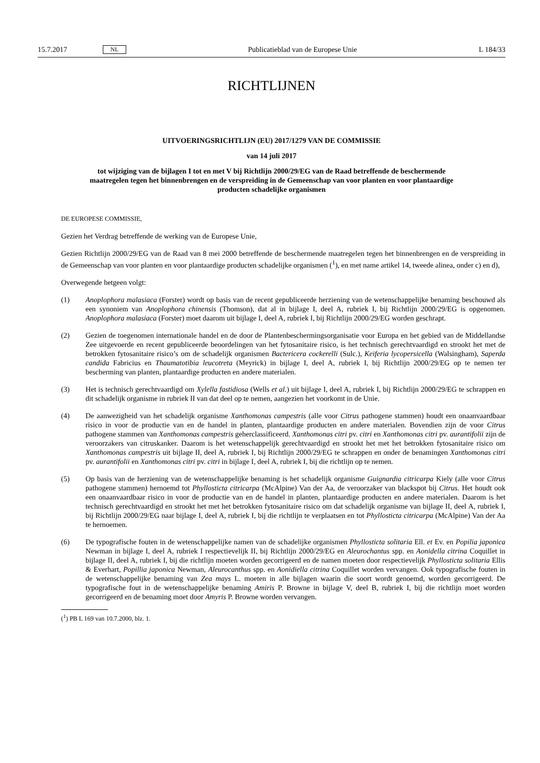15.7.2017 NL Publicatieblad van de Europese Unie L 184/33
RICHTLIJNEN
UITVOERINGSRICHTLIJN (EU) 2017/1279 VAN DE COMMISSIE
van 14 juli 2017
tot wijziging van de bijlagen I tot en met V bij Richtlijn 2000/29/EG van de Raad betreffende de beschermende maatregelen tegen het binnenbrengen en de verspreiding in de Gemeenschap van voor planten en voor plantaardige producten schadelijke organismen
DE EUROPESE COMMISSIE,
Gezien het Verdrag betreffende de werking van de Europese Unie,
Gezien Richtlijn 2000/29/EG van de Raad van 8 mei 2000 betreffende de beschermende maatregelen tegen het binnen­brengen en de verspreiding in de Gemeenschap van voor planten en voor plantaardige producten schadelijke organismen (<sup>1</sup>), en met name artikel 14, tweede alinea, onder c) en d),
Overwegende hetgeen volgt:
(1) Anoplophora malasiaca (Forster) wordt op basis van de recent gepubliceerde herziening van de wetenschappelijke benaming beschouwd als een synoniem van Anoplophora chinensis (Thomson), dat al in bijlage I, deel A, rubriek I, bij Richtlijn 2000/29/EG is opgenomen. Anoplophora malasiaca (Forster) moet daarom uit bijlage I, deel A, rubriek I, bij Richtlijn 2000/29/EG worden geschrapt.
(2) Gezien de toegenomen internationale handel en de door de Plantenbeschermingsorganisatie voor Europa en het gebied van de Middellandse Zee uitgevoerde en recent gepubliceerde beoordelingen van het fytosanitaire risico, is het technisch gerechtvaardigd en strookt het met de betrokken fytosanitaire risico’s om de schadelijk organismen Bactericera cockerelli (Sulc.), Keiferia lycopersicella (Walsingham), Saperda candida Fabricius en Thaumatotibia leucotreta (Meyrick) in bijlage I, deel A, rubriek I, bij Richtlijn 2000/29/EG op te nemen ter bescherming van planten, plantaardige producten en andere materialen.
(3) Het is technisch gerechtvaardigd om Xylella fastidiosa (Wells et al.) uit bijlage I, deel A, rubriek I, bij Richtlijn 2000/29/EG te schrappen en dit schadelijk organisme in rubriek II van dat deel op te nemen, aangezien het voorkomt in de Unie.
(4) De aanwezigheid van het schadelijk organisme Xanthomonas campestris (alle voor Citrus pathogene stammen) houdt een onaanvaardbaar risico in voor de productie van en de handel in planten, plantaardige producten en andere materialen. Bovendien zijn de voor Citrus pathogene stammen van Xanthomonas campestris geherclassi­ficeerd. Xanthomonas citri pv. citri en Xanthomonas citri pv. aurantifolii zijn de veroorzakers van citruskanker. Daarom is het wetenschappelijk gerechtvaardigd en strookt het met het betrokken fytosanitaire risico om Xanthomonas campestris uit bijlage II, deel A, rubriek I, bij Richtlijn 2000/29/EG te schrappen en onder de benamingen Xanthomonas citri pv. aurantifolii en Xanthomonas citri pv. citri in bijlage I, deel A, rubriek I, bij die richtlijn op te nemen.
(5) Op basis van de herziening van de wetenschappelijke benaming is het schadelijk organisme Guignardia citricarpa Kiely (alle voor Citrus pathogene stammen) hernoemd tot Phyllosticta citricarpa (McAlpine) Van der Aa, de veroorzaker van blackspot bij Citrus. Het houdt ook een onaanvaardbaar risico in voor de productie van en de handel in planten, plantaardige producten en andere materialen. Daarom is het technisch gerechtvaardigd en strookt het met het betrokken fytosanitaire risico om dat schadelijk organisme van bijlage II, deel A, rubriek I, bij Richtlijn 2000/29/EG naar bijlage I, deel A, rubriek I, bij die richtlijn te verplaatsen en tot Phyllosticta citricarpa (McAlpine) Van der Aa te hernoemen.
(6) De typografische fouten in de wetenschappelijke namen van de schadelijke organismen Phyllosticta solitaria Ell. et Ev. en Popilia japonica Newman in bijlage I, deel A, rubriek I respectievelijk II, bij Richtlijn 2000/29/EG en Aleuro­chantus spp. en Aonidella citrina Coquillet in bijlage II, deel A, rubriek I, bij die richtlijn moeten worden gecorrigeerd en de namen moeten door respectievelijk Phyllosticta solitaria Ellis & Everhart, Popillia japonica Newman, Aleurocanthus spp. en Aonidiella citrina Coquillet worden vervangen. Ook typografische fouten in de wetenschappelijke benaming van Zea mays L. moeten in alle bijlagen waarin die soort wordt genoemd, worden gecorrigeerd. De typografische fout in de wetenschappelijke benaming Amiris P. Browne in bijlage V, deel B, rubriek I, bij die richtlijn moet worden gecorrigeerd en de benaming moet door Amyris P. Browne worden vervangen.
(<sup>1</sup>) PB L 169 van 10.7.2000, blz. 1.